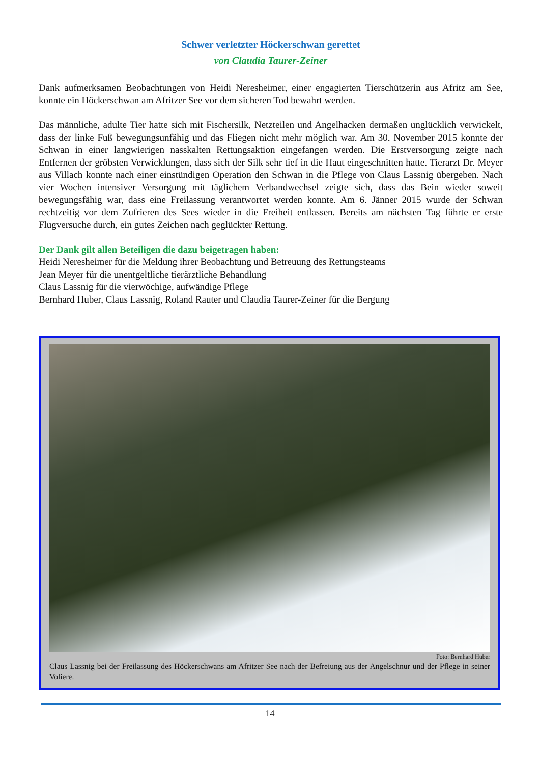Schwer verletzter Höckerschwan gerettet
von Claudia Taurer-Zeiner
Dank aufmerksamen Beobachtungen von Heidi Neresheimer, einer engagierten Tierschützerin aus Afritz am See, konnte ein Höckerschwan am Afritzer See vor dem sicheren Tod bewahrt werden.
Das männliche, adulte Tier hatte sich mit Fischersilk, Netzteilen und Angelhacken dermaßen unglücklich verwickelt, dass der linke Fuß bewegungsunfähig und das Fliegen nicht mehr möglich war. Am 30. November 2015 konnte der Schwan in einer langwierigen nasskalten Rettungsaktion eingefangen werden. Die Erstversorgung zeigte nach Entfernen der gröbsten Verwicklungen, dass sich der Silk sehr tief in die Haut eingeschnitten hatte. Tierarzt Dr. Meyer aus Villach konnte nach einer einstündigen Operation den Schwan in die Pflege von Claus Lassnig übergeben. Nach vier Wochen intensiver Versorgung mit täglichem Verbandwechsel zeigte sich, dass das Bein wieder soweit bewegungsfähig war, dass eine Freilassung verantwortet werden konnte. Am 6. Jänner 2015 wurde der Schwan rechtzeitig vor dem Zufrieren des Sees wieder in die Freiheit entlassen. Bereits am nächsten Tag führte er erste Flugversuche durch, ein gutes Zeichen nach geglückter Rettung.
Der Dank gilt allen Beteiligen die dazu beigetragen haben:
Heidi Neresheimer für die Meldung ihrer Beobachtung und Betreuung des Rettungsteams
Jean Meyer für die unentgeltliche tierärztliche Behandlung
Claus Lassnig für die vierwöchige, aufwändige Pflege
Bernhard Huber, Claus Lassnig, Roland Rauter und Claudia Taurer-Zeiner für die Bergung
Foto: Bernhard Huber
Claus Lassnig bei der Freilassung des Höckerschwans am Afritzer See nach der Befreiung aus der Angelschnur und der Pflege in seiner Voliere.
14